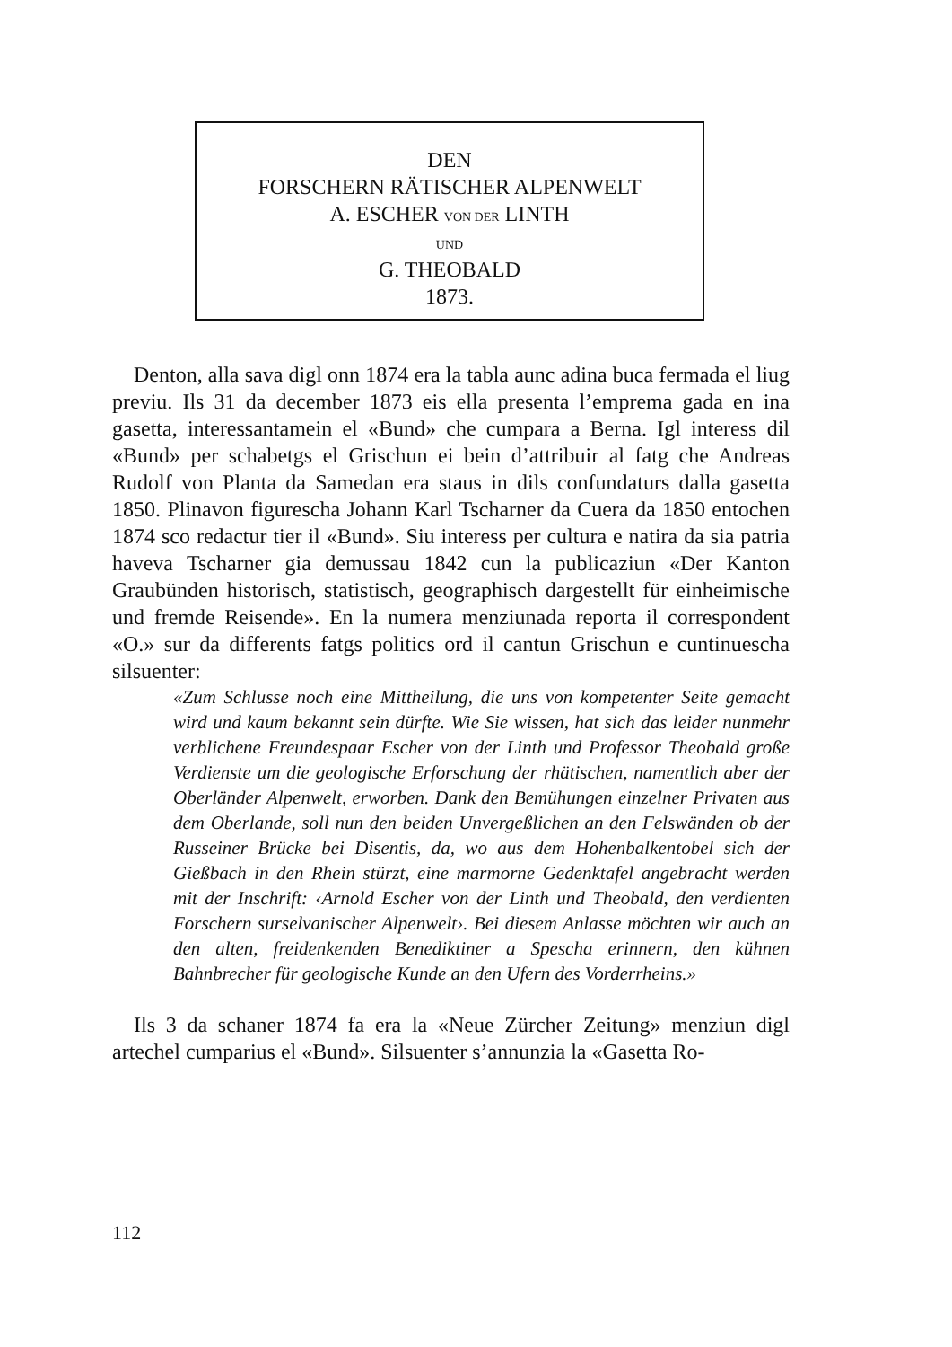DEN
FORSCHERN RÄTISCHER ALPENWELT
A. ESCHER VON DER LINTH
UND
G. THEOBALD
1873.
Denton, alla sava digl onn 1874 era la tabla aunc adina buca fermada el liug previu. Ils 31 da december 1873 eis ella presenta l’emprema gada en ina gasetta, interessantamein el «Bund» che cumpara a Berna. Igl interess dil «Bund» per schabetgs el Grischun ei bein d’attribuir al fatg che Andreas Rudolf von Planta da Samedan era staus in dils confundaturs dalla gasetta 1850. Plinavon figurescha Johann Karl Tscharner da Cuera da 1850 entochen 1874 sco redactur tier il «Bund». Siu interess per cultura e natira da sia patria haveva Tscharner gia demussau 1842 cun la publicaziun «Der Kanton Graubünden historisch, statistisch, geographisch dargestellt für einheimische und fremde Reisende». En la numera menziunada reporta il correspondent «O.» sur da differents fatgs politics ord il cantun Grischun e cuntinuescha silsuenter:
«Zum Schlusse noch eine Mittheilung, die uns von kompetenter Seite gemacht wird und kaum bekannt sein dürfte. Wie Sie wissen, hat sich das leider nunmehr verblichene Freundespaar Escher von der Linth und Professor Theobald große Verdienste um die geologische Erforschung der rhätischen, namentlich aber der Oberländer Alpenwelt, erworben. Dank den Bemühungen einzelner Privaten aus dem Oberlande, soll nun den beiden Unvergeßlichen an den Felswänden ob der Russeiner Brücke bei Disentis, da, wo aus dem Hohenbalkentobel sich der Gießbach in den Rhein stürzt, eine marmorne Gedenktafel angebracht werden mit der Inschrift: ‹Arnold Escher von der Linth und Theobald, den verdienten Forschern surselvanischer Alpenwelt›. Bei diesem Anlasse möchten wir auch an den alten, freidenkenden Benediktiner a Spescha erinnern, den kühnen Bahnbrecher für geologische Kunde an den Ufern des Vorderrheins.»
Ils 3 da schaner 1874 fa era la «Neue Zürcher Zeitung» menziun digl artechel cumparius el «Bund». Silsuenter s’annunzia la «Gasetta Ro-
112